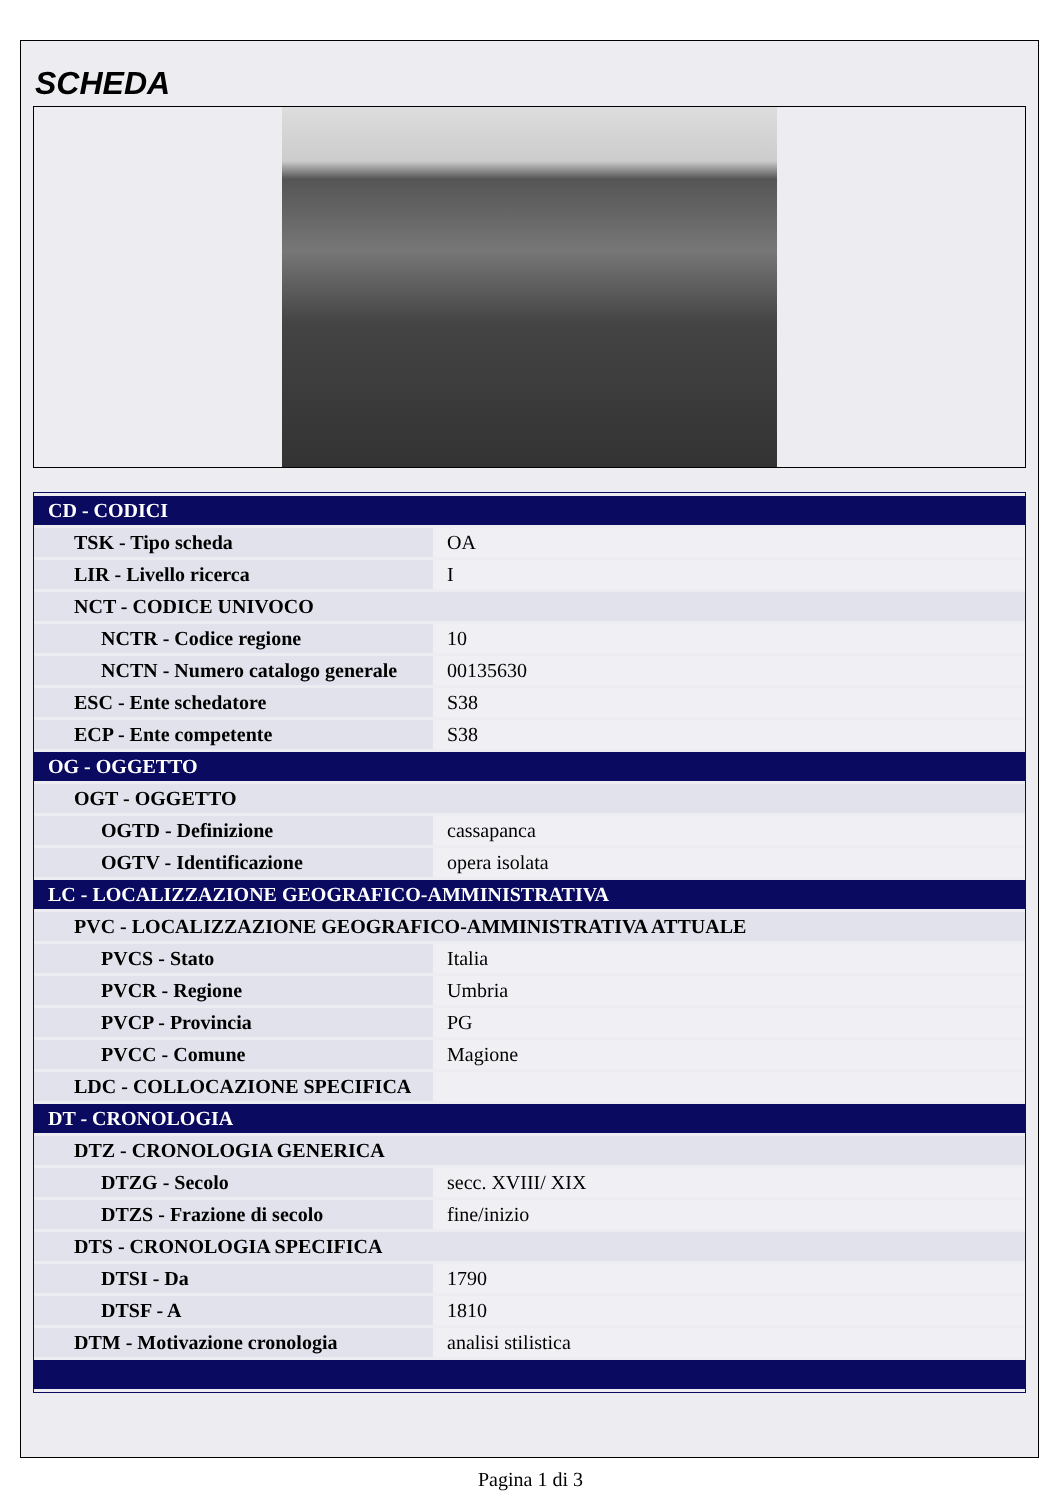SCHEDA
| CD - CODICI | |
| TSK - Tipo scheda | OA |
| LIR - Livello ricerca | I |
| NCT - CODICE UNIVOCO | |
| NCTR - Codice regione | 10 |
| NCTN - Numero catalogo generale | 00135630 |
| ESC - Ente schedatore | S38 |
| ECP - Ente competente | S38 |
| OG - OGGETTO | |
| OGT - OGGETTO | |
| OGTD - Definizione | cassapanca |
| OGTV - Identificazione | opera isolata |
| LC - LOCALIZZAZIONE GEOGRAFICO-AMMINISTRATIVA | |
| PVC - LOCALIZZAZIONE GEOGRAFICO-AMMINISTRATIVA ATTUALE | |
| PVCS - Stato | Italia |
| PVCR - Regione | Umbria |
| PVCP - Provincia | PG |
| PVCC - Comune | Magione |
| LDC - COLLOCAZIONE SPECIFICA | |
| DT - CRONOLOGIA | |
| DTZ - CRONOLOGIA GENERICA | |
| DTZG - Secolo | secc. XVIII/ XIX |
| DTZS - Frazione di secolo | fine/inizio |
| DTS - CRONOLOGIA SPECIFICA | |
| DTSI - Da | 1790 |
| DTSF - A | 1810 |
| DTM - Motivazione cronologia | analisi stilistica |
Pagina 1 di 3